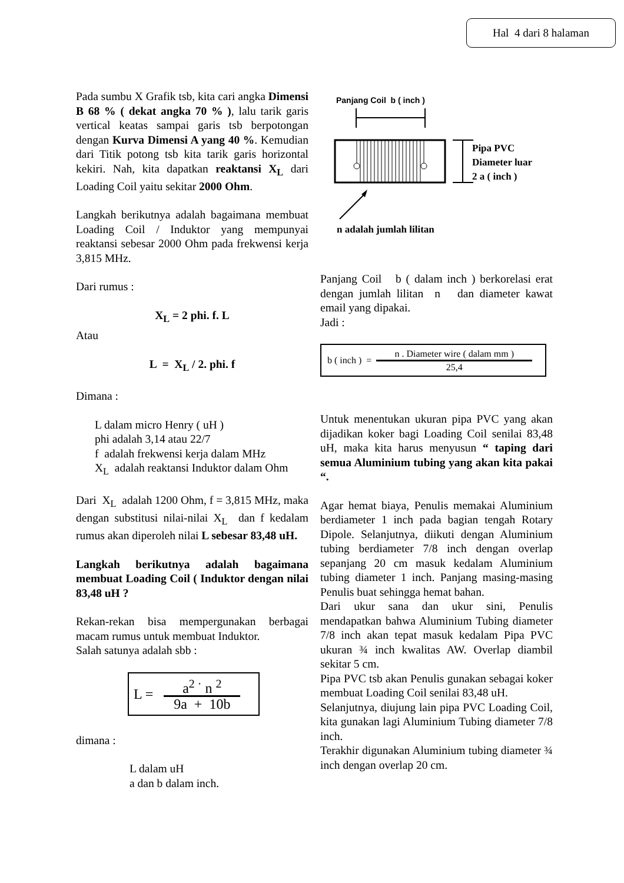Hal 4 dari 8 halaman
Pada sumbu X Grafik tsb, kita cari angka Dimensi B 68 % ( dekat angka 70 % ), lalu tarik garis vertical keatas sampai garis tsb berpotongan dengan Kurva Dimensi A yang 40 %. Kemudian dari Titik potong tsb kita tarik garis horizontal kekiri. Nah, kita dapatkan reaktansi X<sub>L</sub> dari Loading Coil yaitu sekitar 2000 Ohm.
Langkah berikutnya adalah bagaimana membuat Loading Coil / Induktor yang mempunyai reaktansi sebesar 2000 Ohm pada frekwensi kerja 3,815 MHz.
Dari rumus :
X<sub>L</sub> = 2 phi. f. L
Atau
L = X<sub>L</sub> / 2. phi. f
Dimana :
L dalam micro Henry ( uH )
phi adalah 3,14 atau 22/7
f adalah frekwensi kerja dalam MHz
X<sub>L</sub> adalah reaktansi Induktor dalam Ohm
Dari X<sub>L</sub> adalah 1200 Ohm, f = 3,815 MHz, maka dengan substitusi nilai-nilai X<sub>L</sub> dan f kedalam rumus akan diperoleh nilai L sebesar 83,48 uH.
Langkah berikutnya adalah bagaimana membuat Loading Coil ( Induktor dengan nilai 83,48 uH ?
Rekan-rekan bisa mempergunakan berbagai macam rumus untuk membuat Induktor.
Salah satunya adalah sbb :
L =
a<sup>2 ·</sup> n <sup>2</sup> 9a + 10b
dimana :
L dalam uH
a dan b dalam inch.
Panjang Coil b ( inch )
Pipa PVC
Diameter luar
2 a ( inch )
n adalah jumlah lilitan
Panjang Coil b ( dalam inch ) berkorelasi erat dengan jumlah lilitan n dan diameter kawat email yang dipakai.
Jadi :
b ( inch ) =
n . Diameter wire ( dalam mm ) 25,4
Untuk menentukan ukuran pipa PVC yang akan dijadikan koker bagi Loading Coil senilai 83,48 uH, maka kita harus menyusun “ taping dari semua Aluminium tubing yang akan kita pakai “.
Agar hemat biaya, Penulis memakai Aluminium berdiameter 1 inch pada bagian tengah Rotary Dipole. Selanjutnya, diikuti dengan Aluminium tubing berdiameter 7/8 inch dengan overlap sepanjang 20 cm masuk kedalam Aluminium tubing diameter 1 inch. Panjang masing-masing Penulis buat sehingga hemat bahan.
Dari ukur sana dan ukur sini, Penulis mendapatkan bahwa Aluminium Tubing diameter 7/8 inch akan tepat masuk kedalam Pipa PVC ukuran ¾ inch kwalitas AW. Overlap diambil sekitar 5 cm.
Pipa PVC tsb akan Penulis gunakan sebagai koker membuat Loading Coil senilai 83,48 uH.
Selanjutnya, diujung lain pipa PVC Loading Coil, kita gunakan lagi Aluminium Tubing diameter 7/8 inch.
Terakhir digunakan Aluminium tubing diameter ¾ inch dengan overlap 20 cm.